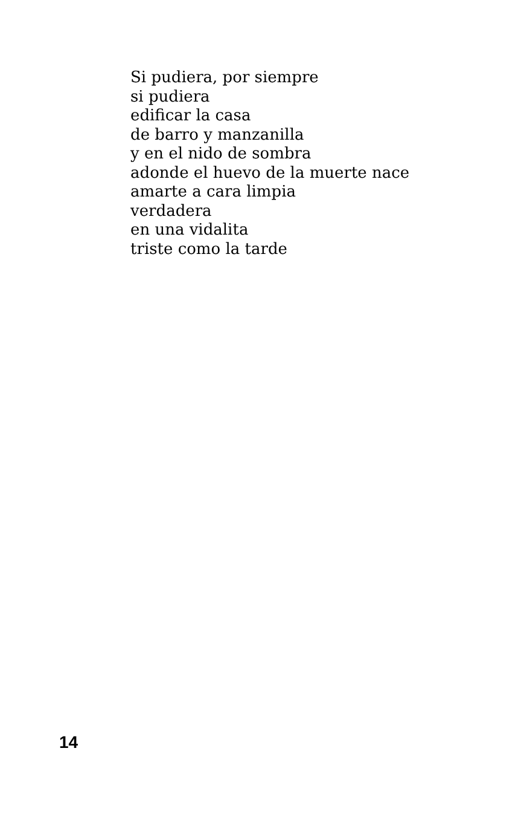Si pudiera, por siempre
si pudiera
edificar la casa
de barro y manzanilla
y en el nido de sombra
adonde el huevo de la muerte nace
amarte a cara limpia
verdadera
en una vidalita
triste como la tarde
14